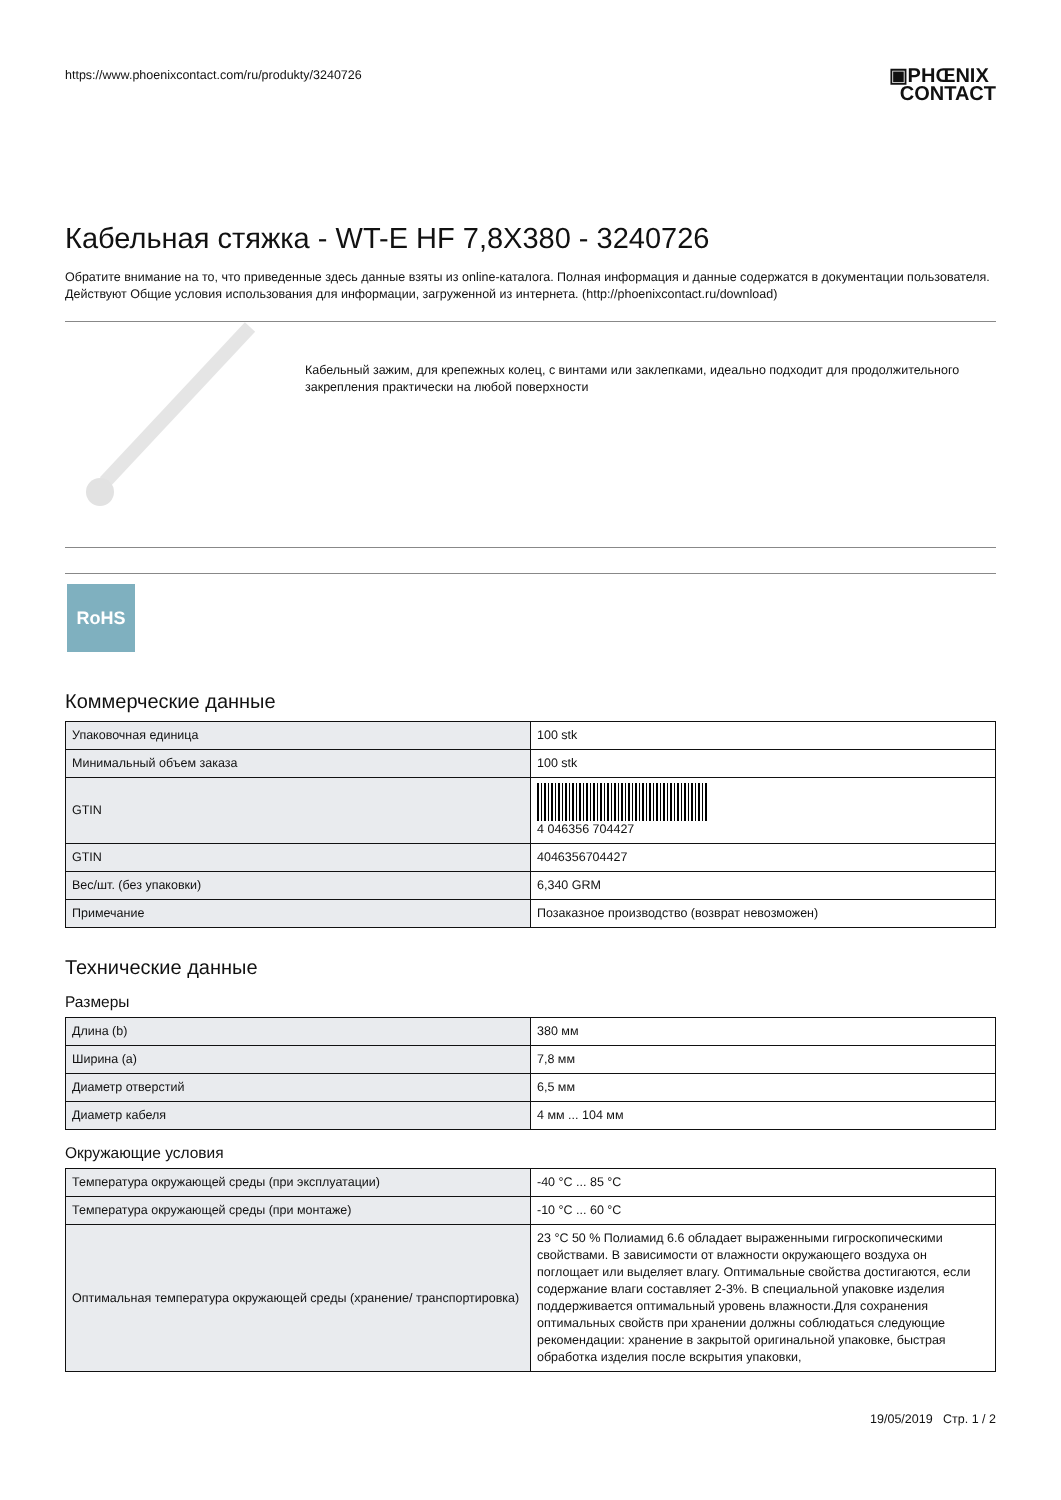https://www.phoenixcontact.com/ru/produkty/3240726
▣PHŒNIX
CONTACT
Кабельная стяжка - WT-E HF 7,8X380 - 3240726
Обратите внимание на то, что приведенные здесь данные взяты из online-каталога. Полная информация и данные содержатся в документации пользователя. Действуют Общие условия использования для информации, загруженной из интернета. (http://phoenixcontact.ru/download)
Кабельный зажим, для крепежных колец, с винтами или заклепками, идеально подходит для продолжительного закрепления практически на любой поверхности
RoHS
Коммерческие данные
| Упаковочная единица | 100 stk |
| Минимальный объем заказа | 100 stk |
| GTIN | 4 046356 704427 |
| GTIN | 4046356704427 |
| Вес/шт. (без упаковки) | 6,340 GRM |
| Примечание | Позаказное производство (возврат невозможен) |
Технические данные
Размеры
| Длина (b) | 380 мм |
| Ширина (a) | 7,8 мм |
| Диаметр отверстий | 6,5 мм |
| Диаметр кабеля | 4 мм ... 104 мм |
Окружающие условия
| Температура окружающей среды (при эксплуатации) | -40 °C ... 85 °C |
| Температура окружающей среды (при монтаже) | -10 °C ... 60 °C |
| Оптимальная температура окружающей среды (хранение/ транспортировка) | 23 °C 50 % Полиамид 6.6 обладает выраженными гигроскопическими свойствами. В зависимости от влажности окружающего воздуха он поглощает или выделяет влагу. Оптимальные свойства достигаются, если содержание влаги составляет 2-3%. В специальной упаковке изделия поддерживается оптимальный уровень влажности.Для сохранения оптимальных свойств при хранении должны соблюдаться следующие рекомендации: хранение в закрытой оригинальной упаковке, быстрая обработка изделия после вскрытия упаковки, |
19/05/2019 Стр. 1 / 2